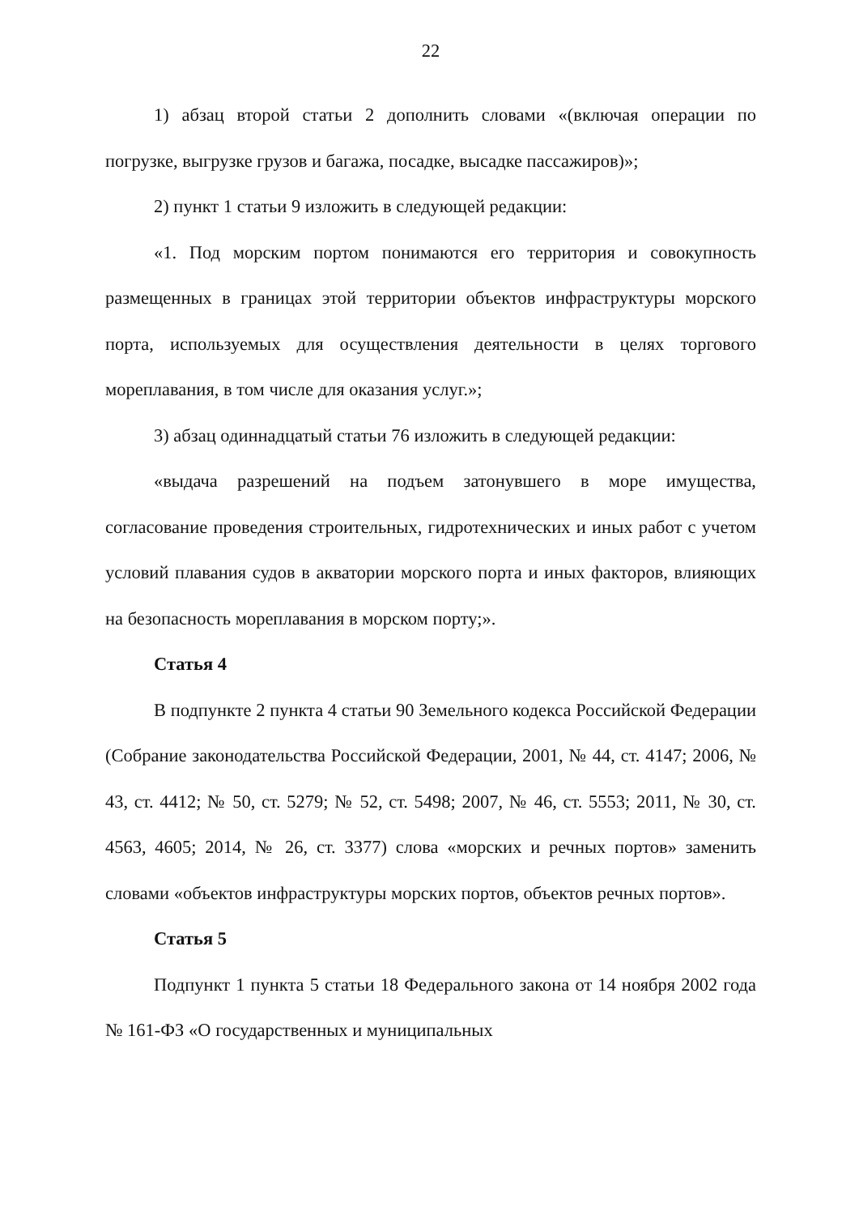22
1) абзац второй статьи 2 дополнить словами «(включая операции по погрузке, выгрузке грузов и багажа, посадке, высадке пассажиров)»;
2) пункт 1 статьи 9 изложить в следующей редакции:
«1. Под морским портом понимаются его территория и совокупность размещенных в границах этой территории объектов инфраструктуры морского порта, используемых для осуществления деятельности в целях торгового мореплавания, в том числе для оказания услуг.»;
3) абзац одиннадцатый статьи 76 изложить в следующей редакции:
«выдача разрешений на подъем затонувшего в море имущества, согласование проведения строительных, гидротехнических и иных работ с учетом условий плавания судов в акватории морского порта и иных факторов, влияющих на безопасность мореплавания в морском порту;».
Статья 4
В подпункте 2 пункта 4 статьи 90 Земельного кодекса Российской Федерации (Собрание законодательства Российской Федерации, 2001, № 44, ст. 4147; 2006, № 43, ст. 4412; № 50, ст. 5279; № 52, ст. 5498; 2007, № 46, ст. 5553; 2011, № 30, ст. 4563, 4605; 2014, № 26, ст. 3377) слова «морских и речных портов» заменить словами «объектов инфраструктуры морских портов, объектов речных портов».
Статья 5
Подпункт 1 пункта 5 статьи 18 Федерального закона от 14 ноября 2002 года № 161-ФЗ «О государственных и муниципальных